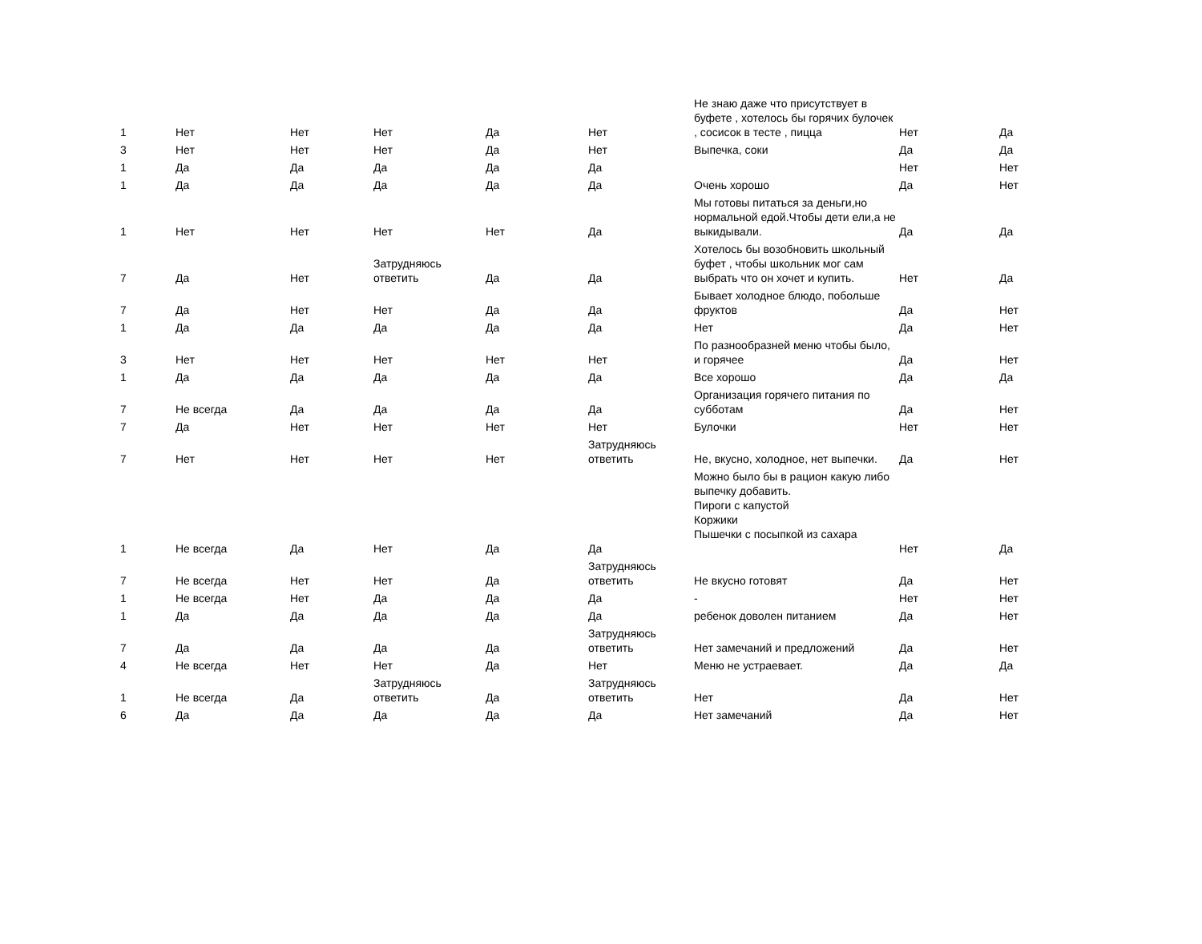| 1 | Нет | Нет | Нет | Да | Нет | Не знаю даже что присутствует в буфете , хотелось бы горячих булочек , сосисок в тесте , пицца | Нет | Да |
| 3 | Нет | Нет | Нет | Да | Нет | Выпечка, соки | Да | Да |
| 1 | Да | Да | Да | Да | Да | | Нет | Нет |
| 1 | Да | Да | Да | Да | Да | Очень хорошо | Да | Нет |
| 1 | Нет | Нет | Нет | Нет | Да | Мы готовы питаться за деньги,но нормальной едой.Чтобы дети ели,а не выкидывали. | Да | Да |
| 7 | Да | Нет | Затрудняюсь ответить | Да | Да | Хотелось бы возобновить школьный буфет , чтобы школьник мог сам выбрать что он хочет и купить. | Нет | Да |
| 7 | Да | Нет | Нет | Да | Да | Бывает холодное блюдо, побольше фруктов | Да | Нет |
| 1 | Да | Да | Да | Да | Да | Нет | Да | Нет |
| 3 | Нет | Нет | Нет | Нет | Нет | По разнообразней меню чтобы было, и горячее | Да | Нет |
| 1 | Да | Да | Да | Да | Да | Все хорошо | Да | Да |
| 7 | Не всегда | Да | Да | Да | Да | Организация горячего питания по субботам | Да | Нет |
| 7 | Да | Нет | Нет | Нет | Нет | Булочки | Нет | Нет |
| 7 | Нет | Нет | Нет | Нет | Затрудняюсь ответить | Не, вкусно, холодное, нет выпечки. | Да | Нет |
| 1 | Не всегда | Да | Нет | Да | Да | Можно было бы в рацион какую либо выпечку добавить. Пироги с капустой Коржики Пышечки с посыпкой из сахара | Нет | Да |
| 7 | Не всегда | Нет | Нет | Да | Затрудняюсь ответить | Не вкусно готовят | Да | Нет |
| 1 | Не всегда | Нет | Да | Да | Да | - | Нет | Нет |
| 1 | Да | Да | Да | Да | Да | ребенок доволен питанием | Да | Нет |
| 7 | Да | Да | Да | Да | Затрудняюсь ответить | Нет замечаний и предложений | Да | Нет |
| 4 | Не всегда | Нет | Нет | Да | Нет | Меню не устраевает. | Да | Да |
| 1 | Не всегда | Да | Затрудняюсь ответить | Да | Затрудняюсь ответить | Нет | Да | Нет |
| 6 | Да | Да | Да | Да | Да | Нет замечаний | Да | Нет |